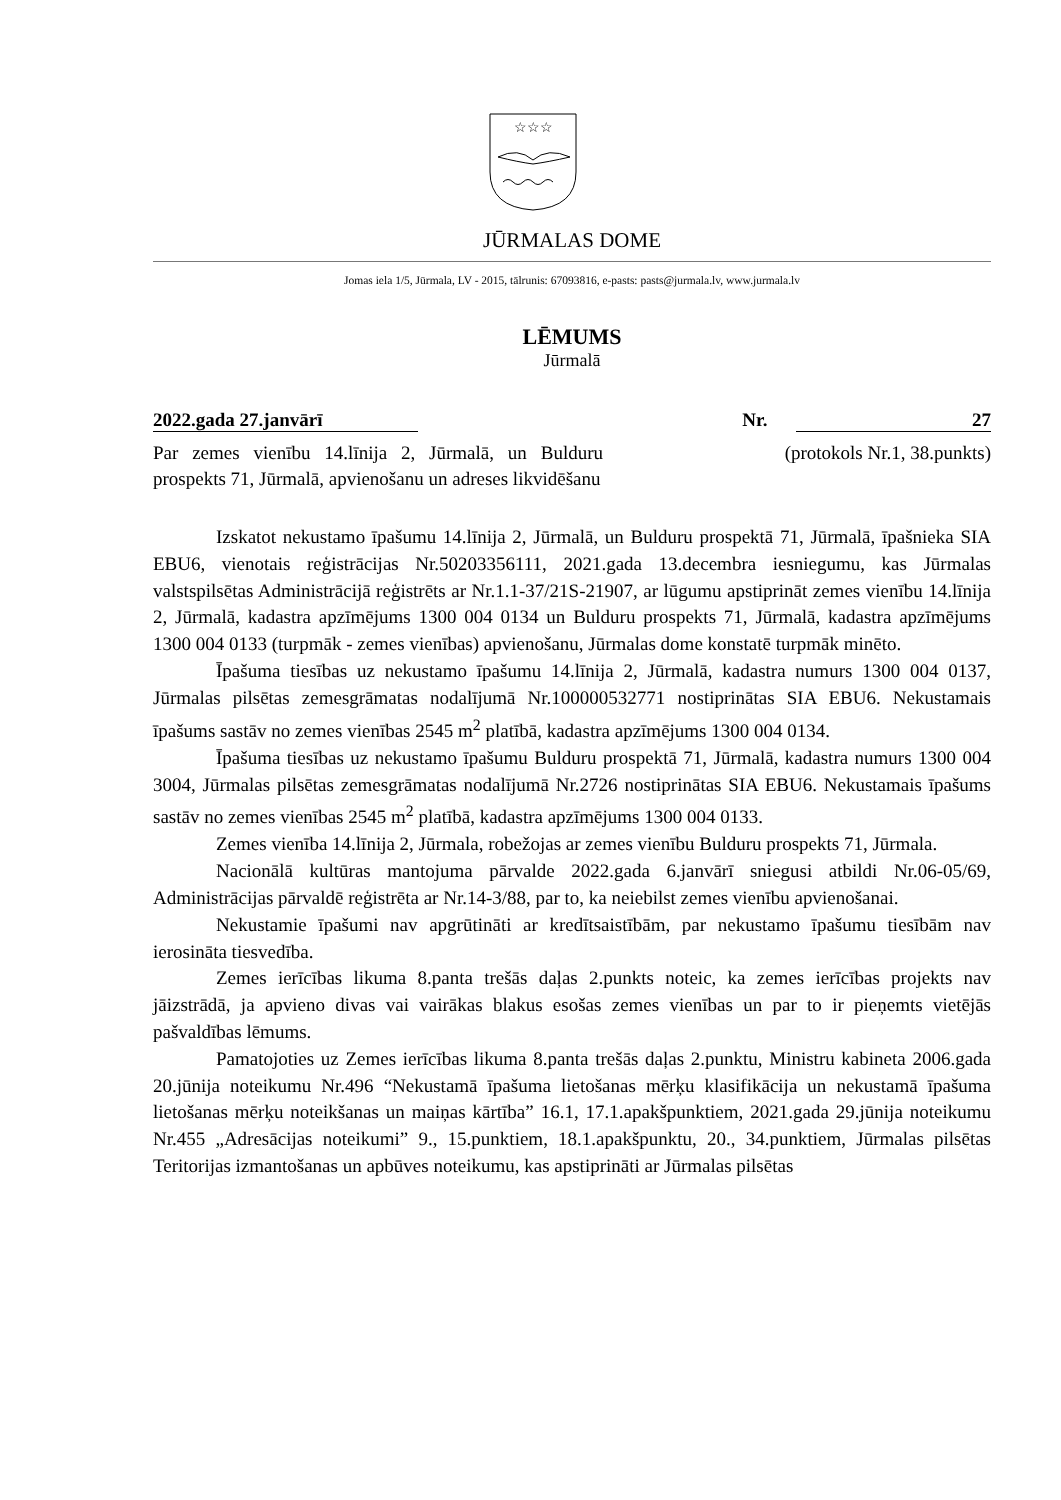☆☆☆
JŪRMALAS DOME
Jomas iela 1/5, Jūrmala, LV - 2015, tālrunis: 67093816, e-pasts: pasts@jurmala.lv, www.jurmala.lv
LĒMUMS
Jūrmalā
2022.gada 27.janvārī Nr. 27
Par zemes vienību 14.līnija 2, Jūrmalā, un Bulduru prospekts 71, Jūrmalā, apvienošanu un adreses likvidēšanu
(protokols Nr.1, 38.punkts)
Izskatot nekustamo īpašumu 14.līnija 2, Jūrmalā, un Bulduru prospektā 71, Jūrmalā, īpašnieka SIA EBU6, vienotais reģistrācijas Nr.50203356111, 2021.gada 13.decembra iesniegumu, kas Jūrmalas valstspilsētas Administrācijā reģistrēts ar Nr.1.1-37/21S-21907, ar lūgumu apstiprināt zemes vienību 14.līnija 2, Jūrmalā, kadastra apzīmējums 1300 004 0134 un Bulduru prospekts 71, Jūrmalā, kadastra apzīmējums 1300 004 0133 (turpmāk - zemes vienības) apvienošanu, Jūrmalas dome konstatē turpmāk minēto.
Īpašuma tiesības uz nekustamo īpašumu 14.līnija 2, Jūrmalā, kadastra numurs 1300 004 0137, Jūrmalas pilsētas zemesgrāmatas nodalījumā Nr.100000532771 nostiprinātas SIA EBU6. Nekustamais īpašums sastāv no zemes vienības 2545 m<sup>2</sup> platībā, kadastra apzīmējums 1300 004 0134.
Īpašuma tiesības uz nekustamo īpašumu Bulduru prospektā 71, Jūrmalā, kadastra numurs 1300 004 3004, Jūrmalas pilsētas zemesgrāmatas nodalījumā Nr.2726 nostiprinātas SIA EBU6. Nekustamais īpašums sastāv no zemes vienības 2545 m<sup>2</sup> platībā, kadastra apzīmējums 1300 004 0133.
Zemes vienība 14.līnija 2, Jūrmala, robežojas ar zemes vienību Bulduru prospekts 71, Jūrmala.
Nacionālā kultūras mantojuma pārvalde 2022.gada 6.janvārī sniegusi atbildi Nr.06-05/69, Administrācijas pārvaldē reģistrēta ar Nr.14-3/88, par to, ka neiebilst zemes vienību apvienošanai.
Nekustamie īpašumi nav apgrūtināti ar kredītsaistībām, par nekustamo īpašumu tiesībām nav ierosināta tiesvedība.
Zemes ierīcības likuma 8.panta trešās daļas 2.punkts noteic, ka zemes ierīcības projekts nav jāizstrādā, ja apvieno divas vai vairākas blakus esošas zemes vienības un par to ir pieņemts vietējās pašvaldības lēmums.
Pamatojoties uz Zemes ierīcības likuma 8.panta trešās daļas 2.punktu, Ministru kabineta 2006.gada 20.jūnija noteikumu Nr.496 “Nekustamā īpašuma lietošanas mērķu klasifikācija un nekustamā īpašuma lietošanas mērķu noteikšanas un maiņas kārtība” 16.1, 17.1.apakšpunktiem, 2021.gada 29.jūnija noteikumu Nr.455 „Adresācijas noteikumi” 9., 15.punktiem, 18.1.apakšpunktu, 20., 34.punktiem, Jūrmalas pilsētas Teritorijas izmantošanas un apbūves noteikumu, kas apstiprināti ar Jūrmalas pilsētas